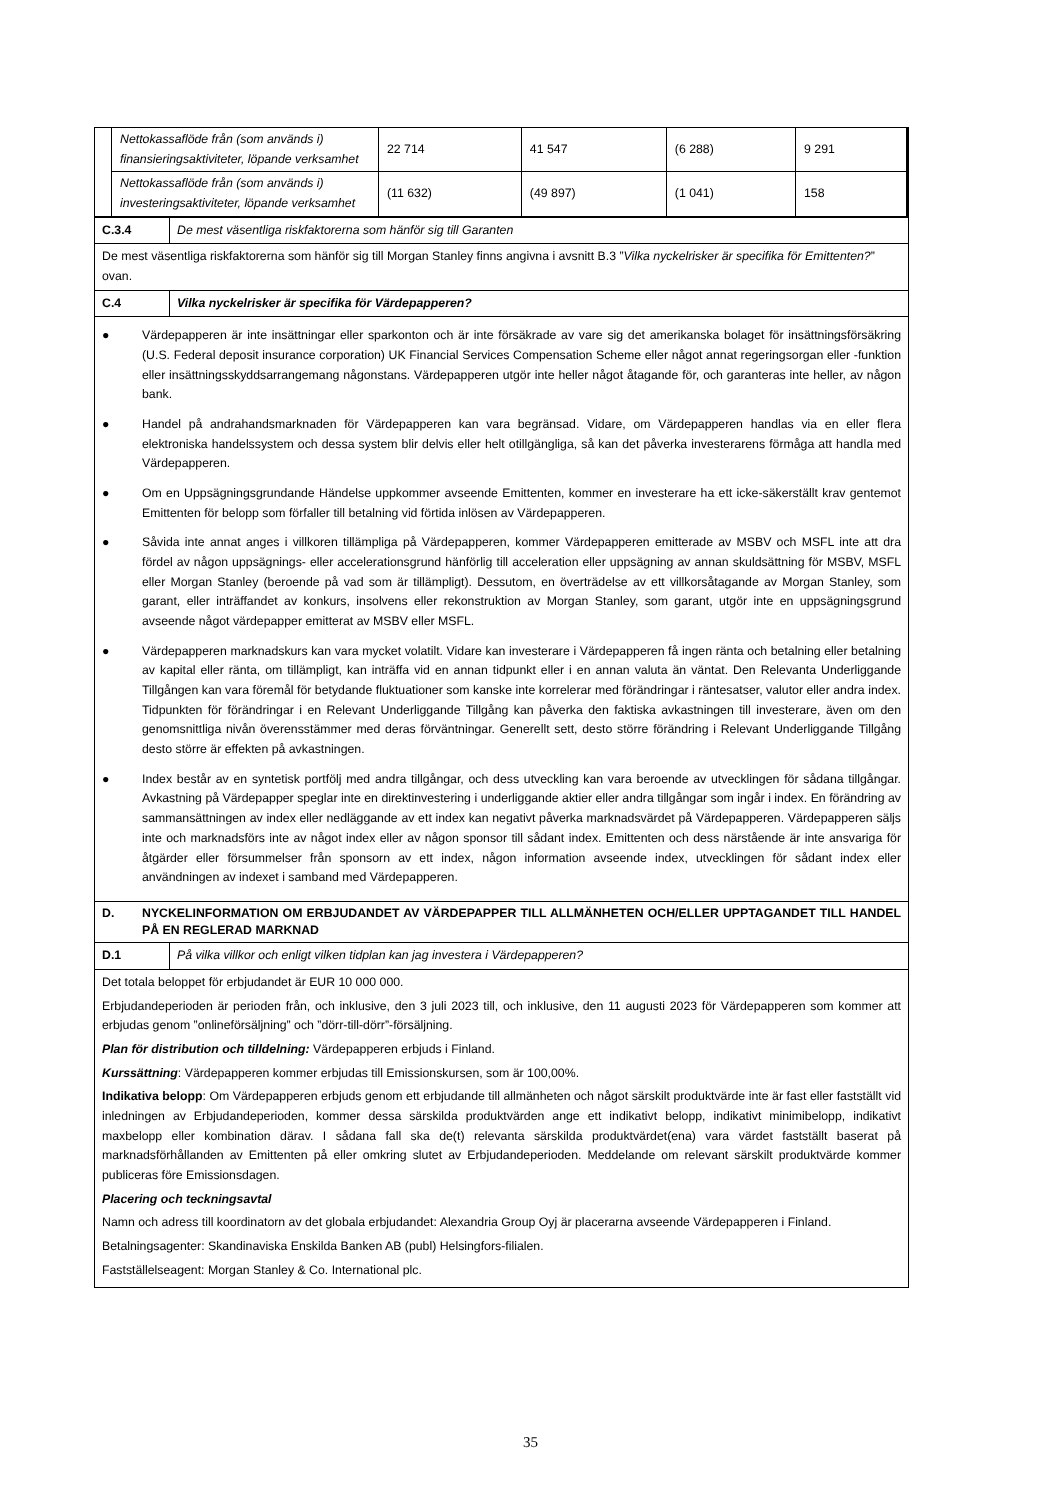| / Nettokassaflöde från (som används i) finansieringsaktiviteter, löpande verksamhet / 22 714 / 41 547 / (6 288) / 9 291 / / Nettokassaflöde från (som används i) investeringsaktiviteter, löpande verksamhet / (11 632) / (49 897) / (1 041) / 158 / |
| C.3.4 | De mest väsentliga riskfaktorerna som hänför sig till Garanten |
| De mest väsentliga riskfaktorerna som hänför sig till Morgan Stanley finns angivna i avsnitt B.3 ” Vilka nyckelrisker är specifika för Emittenten? ” ovan. | |
| C.4 | Vilka nyckelrisker är specifika för Värdepapperen? |
| ● Värdepapperen är inte insättningar eller sparkonton och är inte försäkrade av vare sig det amerikanska bolaget för insättningsförsäkring (U.S. Federal deposit insurance corporation) UK Financial Services Compensation Scheme eller något annat regeringsorgan eller -funktion eller insättningsskyddsarrangemang någonstans. Värdepapperen utgör inte heller något åtagande för, och garanteras inte heller, av någon bank. ● Handel på andrahandsmarknaden för Värdepapperen kan vara begränsad. Vidare, om Värdepapperen handlas via en eller flera elektroniska handelssystem och dessa system blir delvis eller helt otillgängliga, så kan det påverka investerarens förmåga att handla med Värdepapperen. ● Om en Uppsägningsgrundande Händelse uppkommer avseende Emittenten, kommer en investerare ha ett icke-säkerställt krav gentemot Emittenten för belopp som förfaller till betalning vid förtida inlösen av Värdepapperen. ● Såvida inte annat anges i villkoren tillämpliga på Värdepapperen, kommer Värdepapperen emitterade av MSBV och MSFL inte att dra fördel av någon uppsägnings- eller accelerationsgrund hänförlig till acceleration eller uppsägning av annan skuldsättning för MSBV, MSFL eller Morgan Stanley (beroende på vad som är tillämpligt). Dessutom, en överträdelse av ett villkorsåtagande av Morgan Stanley, som garant, eller inträffandet av konkurs, insolvens eller rekonstruktion av Morgan Stanley, som garant, utgör inte en uppsägningsgrund avseende något värdepapper emitterat av MSBV eller MSFL. ● Värdepapperen marknadskurs kan vara mycket volatilt. Vidare kan investerare i Värdepapperen få ingen ränta och betalning eller betalning av kapital eller ränta, om tillämpligt, kan inträffa vid en annan tidpunkt eller i en annan valuta än väntat. Den Relevanta Underliggande Tillgången kan vara föremål för betydande fluktuationer som kanske inte korrelerar med förändringar i räntesatser, valutor eller andra index. Tidpunkten för förändringar i en Relevant Underliggande Tillgång kan påverka den faktiska avkastningen till investerare, även om den genomsnittliga nivån överensstämmer med deras förväntningar. Generellt sett, desto större förändring i Relevant Underliggande Tillgång desto större är effekten på avkastningen. ● Index består av en syntetisk portfölj med andra tillgångar, och dess utveckling kan vara beroende av utvecklingen för sådana tillgångar. Avkastning på Värdepapper speglar inte en direktinvestering i underliggande aktier eller andra tillgångar som ingår i index. En förändring av sammansättningen av index eller nedläggande av ett index kan negativt påverka marknadsvärdet på Värdepapperen. Värdepapperen säljs inte och marknadsförs inte av något index eller av någon sponsor till sådant index. Emittenten och dess närstående är inte ansvariga för åtgärder eller försummelser från sponsorn av ett index, någon information avseende index, utvecklingen för sådant index eller användningen av indexet i samband med Värdepapperen. | |
| D. NYCKELINFORMATION OM ERBJUDANDET AV VÄRDEPAPPER TILL ALLMÄNHETEN OCH/ELLER UPPTAGANDET TILL HANDEL PÅ EN REGLERAD MARKNAD | |
| D.1 | På vilka villkor och enligt vilken tidplan kan jag investera i Värdepapperen? |
| Det totala beloppet för erbjudandet är EUR 10 000 000. Erbjudandeperioden är perioden från, och inklusive, den 3 juli 2023 till, och inklusive, den 11 augusti 2023 för Värdepapperen som kommer att erbjudas genom ”onlineförsäljning” och ”dörr-till-dörr”-försäljning. Plan för distribution och tilldelning: Värdepapperen erbjuds i Finland. Kurssättning : Värdepapperen kommer erbjudas till Emissionskursen, som är 100,00%. Indikativa belopp : Om Värdepapperen erbjuds genom ett erbjudande till allmänheten och något särskilt produktvärde inte är fast eller fastställt vid inledningen av Erbjudandeperioden, kommer dessa särskilda produktvärden ange ett indikativt belopp, indikativt minimibelopp, indikativt maxbelopp eller kombination därav. I sådana fall ska de(t) relevanta särskilda produktvärdet(ena) vara värdet fastställt baserat på marknadsförhållanden av Emittenten på eller omkring slutet av Erbjudandeperioden. Meddelande om relevant särskilt produktvärde kommer publiceras före Emissionsdagen. Placering och teckningsavtal Namn och adress till koordinatorn av det globala erbjudandet: Alexandria Group Oyj är placerarna avseende Värdepapperen i Finland. Betalningsagenter: Skandinaviska Enskilda Banken AB (publ) Helsingfors-filialen. Fastställelseagent: Morgan Stanley & Co. International plc. | |
35